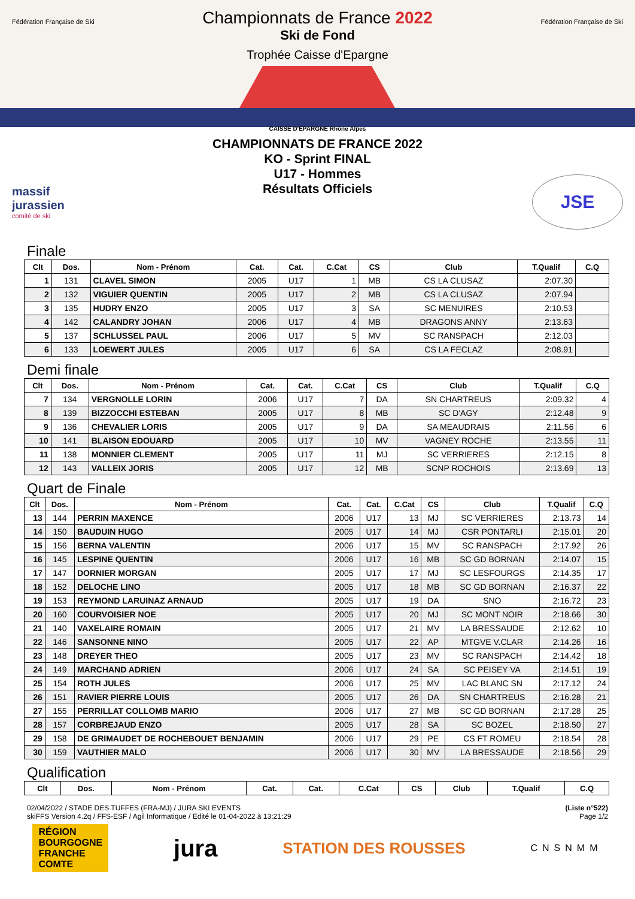Championnats de France 2022
Ski de Fond
Trophée Caisse d'Epargne
Fédération Française de Ski Fédération Française de Ski
CAISSE D'EPARGNE Rhône Alpes
CHAMPIONNATS DE FRANCE 2022
KO - Sprint FINAL
U17 - Hommes
Résultats Officiels
massif
jurassien
comité de ski
JSE
Finale
| Clt | Dos. | Nom - Prénom | Cat. | Cat. | C.Cat | CS | Club | T.Qualif | C.Q |
| --- | --- | --- | --- | --- | --- | --- | --- | --- | --- |
| 1 | 131 | CLAVEL SIMON | 2005 | U17 | 1 | MB | CS LA CLUSAZ | 2:07.30 | |
| 2 | 132 | VIGUIER QUENTIN | 2005 | U17 | 2 | MB | CS LA CLUSAZ | 2:07.94 | |
| 3 | 135 | HUDRY ENZO | 2005 | U17 | 3 | SA | SC MENUIRES | 2:10.53 | |
| 4 | 142 | CALANDRY JOHAN | 2006 | U17 | 4 | MB | DRAGONS ANNY | 2:13.63 | |
| 5 | 137 | SCHLUSSEL PAUL | 2006 | U17 | 5 | MV | SC RANSPACH | 2:12.03 | |
| 6 | 133 | LOEWERT JULES | 2005 | U17 | 6 | SA | CS LA FECLAZ | 2:08.91 | |
Demi finale
| Clt | Dos. | Nom - Prénom | Cat. | Cat. | C.Cat | CS | Club | T.Qualif | C.Q |
| --- | --- | --- | --- | --- | --- | --- | --- | --- | --- |
| 7 | 134 | VERGNOLLE LORIN | 2006 | U17 | 7 | DA | SN CHARTREUS | 2:09.32 | 4 |
| 8 | 139 | BIZZOCCHI ESTEBAN | 2005 | U17 | 8 | MB | SC D'AGY | 2:12.48 | 9 |
| 9 | 136 | CHEVALIER LORIS | 2005 | U17 | 9 | DA | SA MEAUDRAIS | 2:11.56 | 6 |
| 10 | 141 | BLAISON EDOUARD | 2005 | U17 | 10 | MV | VAGNEY ROCHE | 2:13.55 | 11 |
| 11 | 138 | MONNIER CLEMENT | 2005 | U17 | 11 | MJ | SC VERRIERES | 2:12.15 | 8 |
| 12 | 143 | VALLEIX JORIS | 2005 | U17 | 12 | MB | SCNP ROCHOIS | 2:13.69 | 13 |
Quart de Finale
| Clt | Dos. | Nom - Prénom | Cat. | Cat. | C.Cat | CS | Club | T.Qualif | C.Q |
| --- | --- | --- | --- | --- | --- | --- | --- | --- | --- |
| 13 | 144 | PERRIN MAXENCE | 2006 | U17 | 13 | MJ | SC VERRIERES | 2:13.73 | 14 |
| 14 | 150 | BAUDUIN HUGO | 2005 | U17 | 14 | MJ | CSR PONTARLI | 2:15.01 | 20 |
| 15 | 156 | BERNA VALENTIN | 2006 | U17 | 15 | MV | SC RANSPACH | 2:17.92 | 26 |
| 16 | 145 | LESPINE QUENTIN | 2006 | U17 | 16 | MB | SC GD BORNAN | 2:14.07 | 15 |
| 17 | 147 | DORNIER MORGAN | 2005 | U17 | 17 | MJ | SC LESFOURGS | 2:14.35 | 17 |
| 18 | 152 | DELOCHE LINO | 2005 | U17 | 18 | MB | SC GD BORNAN | 2:16.37 | 22 |
| 19 | 153 | REYMOND LARUINAZ ARNAUD | 2005 | U17 | 19 | DA | SNO | 2:16.72 | 23 |
| 20 | 160 | COURVOISIER NOE | 2005 | U17 | 20 | MJ | SC MONT NOIR | 2:18.66 | 30 |
| 21 | 140 | VAXELAIRE ROMAIN | 2005 | U17 | 21 | MV | LA BRESSAUDE | 2:12.62 | 10 |
| 22 | 146 | SANSONNE NINO | 2005 | U17 | 22 | AP | MTGVE V.CLAR | 2:14.26 | 16 |
| 23 | 148 | DREYER THEO | 2005 | U17 | 23 | MV | SC RANSPACH | 2:14.42 | 18 |
| 24 | 149 | MARCHAND ADRIEN | 2006 | U17 | 24 | SA | SC PEISEY VA | 2:14.51 | 19 |
| 25 | 154 | ROTH JULES | 2006 | U17 | 25 | MV | LAC BLANC SN | 2:17.12 | 24 |
| 26 | 151 | RAVIER PIERRE LOUIS | 2005 | U17 | 26 | DA | SN CHARTREUS | 2:16.28 | 21 |
| 27 | 155 | PERRILLAT COLLOMB MARIO | 2006 | U17 | 27 | MB | SC GD BORNAN | 2:17.28 | 25 |
| 28 | 157 | CORBREJAUD ENZO | 2005 | U17 | 28 | SA | SC BOZEL | 2:18.50 | 27 |
| 29 | 158 | DE GRIMAUDET DE ROCHEBOUET BENJAMIN | 2006 | U17 | 29 | PE | CS FT ROMEU | 2:18.54 | 28 |
| 30 | 159 | VAUTHIER MALO | 2006 | U17 | 30 | MV | LA BRESSAUDE | 2:18.56 | 29 |
Qualification
| Clt | Dos. | Nom - Prénom | Cat. | Cat. | C.Cat | CS | Club | T.Qualif | C.Q |
| --- | --- | --- | --- | --- | --- | --- | --- | --- | --- |
02/04/2022 / STADE DES TUFFES (FRA-MJ) / JURA SKI EVENTS
skiFFS Version 4.2q / FFS-ESF / Agil Informatique / Edité le 01-04-2022 à 13:21:29
(Liste n°522)
Page 1/2
RÉGION
BOURGOGNE
FRANCHE
COMTE
jura
STATION DES ROUSSES
CNSNMM